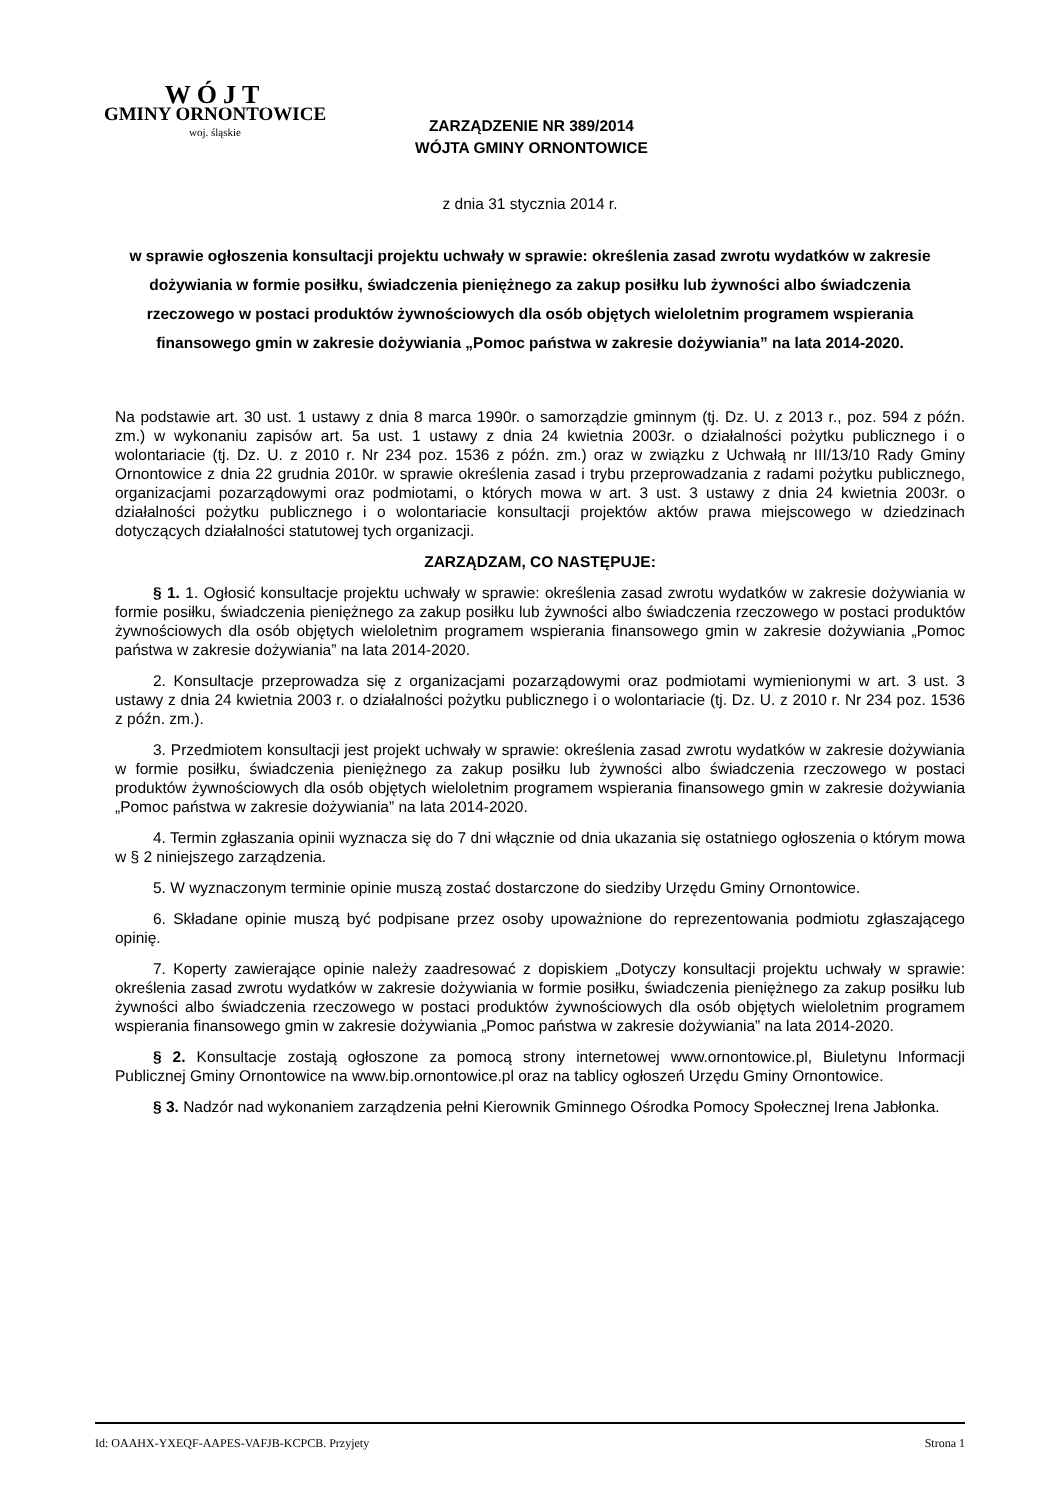WÓJT
GMINY ORNONTOWICE
woj. śląskie
ZARZĄDZENIE NR 389/2014
WÓJTA GMINY ORNONTOWICE
z dnia 31 stycznia 2014 r.
w sprawie ogłoszenia konsultacji projektu uchwały w sprawie: określenia zasad zwrotu wydatków w zakresie dożywiania w formie posiłku, świadczenia pieniężnego za zakup posiłku lub żywności albo świadczenia rzeczowego w postaci produktów żywnościowych dla osób objętych wieloletnim programem wspierania finansowego gmin w zakresie dożywiania „Pomoc państwa w zakresie dożywiania” na lata 2014-2020.
Na podstawie art. 30 ust. 1 ustawy z dnia 8 marca 1990r. o samorządzie gminnym (tj. Dz. U. z 2013 r., poz. 594 z późn. zm.) w wykonaniu zapisów art. 5a ust. 1 ustawy z dnia 24 kwietnia 2003r. o działalności pożytku publicznego i o wolontariacie (tj. Dz. U. z 2010 r. Nr 234 poz. 1536 z późn. zm.) oraz w związku z Uchwałą nr III/13/10 Rady Gminy Ornontowice z dnia 22 grudnia 2010r. w sprawie określenia zasad i trybu przeprowadzania z radami pożytku publicznego, organizacjami pozarządowymi oraz podmiotami, o których mowa w art. 3 ust. 3 ustawy z dnia 24 kwietnia 2003r. o działalności pożytku publicznego i o wolontariacie konsultacji projektów aktów prawa miejscowego w dziedzinach dotyczących działalności statutowej tych organizacji.
ZARZĄDZAM, CO NASTĘPUJE:
§ 1. 1. Ogłosić konsultacje projektu uchwały w sprawie: określenia zasad zwrotu wydatków w zakresie dożywiania w formie posiłku, świadczenia pieniężnego za zakup posiłku lub żywności albo świadczenia rzeczowego w postaci produktów żywnościowych dla osób objętych wieloletnim programem wspierania finansowego gmin w zakresie dożywiania „Pomoc państwa w zakresie dożywiania” na lata 2014-2020.
2. Konsultacje przeprowadza się z organizacjami pozarządowymi oraz podmiotami wymienionymi w art. 3 ust. 3 ustawy z dnia 24 kwietnia 2003 r. o działalności pożytku publicznego i o wolontariacie (tj. Dz. U. z 2010 r. Nr 234 poz. 1536 z późn. zm.).
3. Przedmiotem konsultacji jest projekt uchwały w sprawie: określenia zasad zwrotu wydatków w zakresie dożywiania w formie posiłku, świadczenia pieniężnego za zakup posiłku lub żywności albo świadczenia rzeczowego w postaci produktów żywnościowych dla osób objętych wieloletnim programem wspierania finansowego gmin w zakresie dożywiania „Pomoc państwa w zakresie dożywiania” na lata 2014-2020.
4. Termin zgłaszania opinii wyznacza się do 7 dni włącznie od dnia ukazania się ostatniego ogłoszenia o którym mowa w § 2 niniejszego zarządzenia.
5. W wyznaczonym terminie opinie muszą zostać dostarczone do siedziby Urzędu Gminy Ornontowice.
6. Składane opinie muszą być podpisane przez osoby upoważnione do reprezentowania podmiotu zgłaszającego opinię.
7. Koperty zawierające opinie należy zaadresować z dopiskiem „Dotyczy konsultacji projektu uchwały w sprawie: określenia zasad zwrotu wydatków w zakresie dożywiania w formie posiłku, świadczenia pieniężnego za zakup posiłku lub żywności albo świadczenia rzeczowego w postaci produktów żywnościowych dla osób objętych wieloletnim programem wspierania finansowego gmin w zakresie dożywiania „Pomoc państwa w zakresie dożywiania” na lata 2014-2020.
§ 2. Konsultacje zostają ogłoszone za pomocą strony internetowej www.ornontowice.pl, Biuletynu Informacji Publicznej Gminy Ornontowice na www.bip.ornontowice.pl oraz na tablicy ogłoszeń Urzędu Gminy Ornontowice.
§ 3. Nadzór nad wykonaniem zarządzenia pełni Kierownik Gminnego Ośrodka Pomocy Społecznej Irena Jabłonka.
Id: OAAHX-YXEQF-AAPES-VAFJB-KCPCB. Przyjety Strona 1